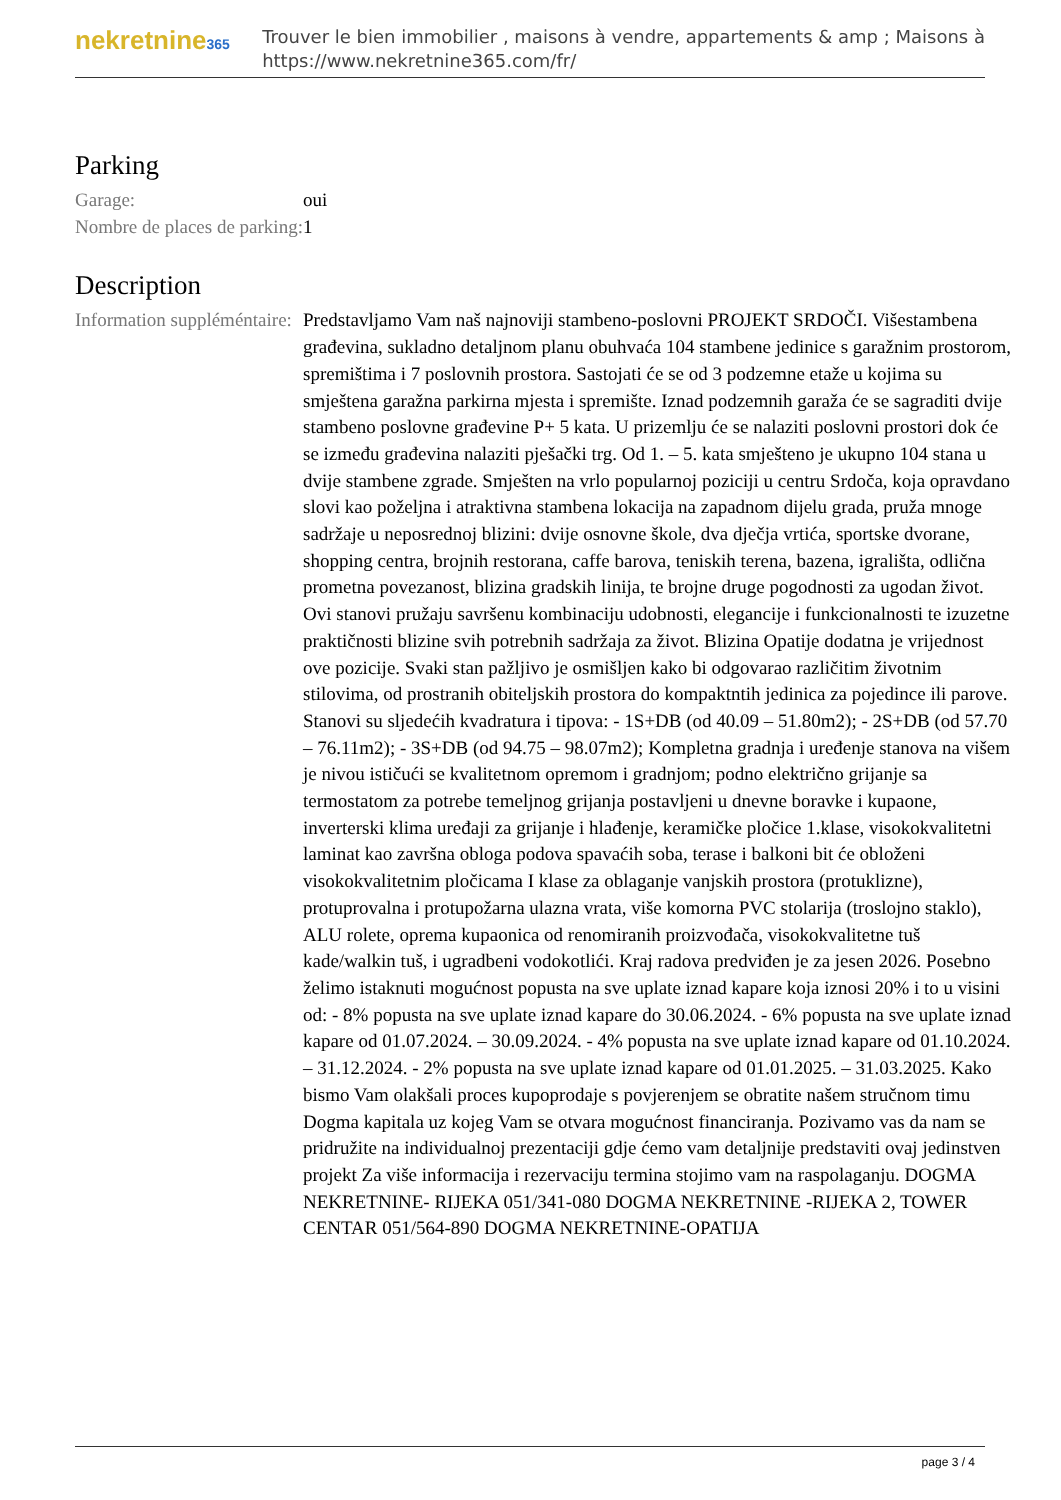nekretnine365
Trouver le bien immobilier , maisons à vendre, appartements & amp ; Maisons à
https://www.nekretnine365.com/fr/
Parking
| Garage: | oui |
| Nombre de places de parking: | 1 |
Description
| Information suppléméntaire: | Predstavljamo Vam naš najnoviji stambeno-poslovni PROJEKT SRDOČI. Višestambena građevina, sukladno detaljnom planu obuhvaća 104 stambene jedinice s garažnim prostorom, spremištima i 7 poslovnih prostora. Sastojati će se od 3 podzemne etaže u kojima su smještena garažna parkirna mjesta i spremište. Iznad podzemnih garaža će se sagraditi dvije stambeno poslovne građevine P+ 5 kata. U prizemlju će se nalaziti poslovni prostori dok će se između građevina nalaziti pješački trg. Od 1. – 5. kata smješteno je ukupno 104 stana u dvije stambene zgrade. Smješten na vrlo popularnoj poziciji u centru Srdoča, koja opravdano slovi kao poželjna i atraktivna stambena lokacija na zapadnom dijelu grada, pruža mnoge sadržaje u neposrednoj blizini: dvije osnovne škole, dva dječja vrtića, sportske dvorane, shopping centra, brojnih restorana, caffe barova, teniskih terena, bazena, igrališta, odlična prometna povezanost, blizina gradskih linija, te brojne druge pogodnosti za ugodan život. Ovi stanovi pružaju savršenu kombinaciju udobnosti, elegancije i funkcionalnosti te izuzetne praktičnosti blizine svih potrebnih sadržaja za život. Blizina Opatije dodatna je vrijednost ove pozicije. Svaki stan pažljivo je osmišljen kako bi odgovarao različitim životnim stilovima, od prostranih obiteljskih prostora do kompaktntih jedinica za pojedince ili parove. Stanovi su sljedećih kvadratura i tipova: - 1S+DB (od 40.09 – 51.80m2); - 2S+DB (od 57.70 – 76.11m2); - 3S+DB (od 94.75 – 98.07m2); Kompletna gradnja i uređenje stanova na višem je nivou ističući se kvalitetnom opremom i gradnjom; podno električno grijanje sa termostatom za potrebe temeljnog grijanja postavljeni u dnevne boravke i kupaone, inverterski klima uređaji za grijanje i hlađenje, keramičke pločice 1.klase, visokokvalitetni laminat kao završna obloga podova spavaćih soba, terase i balkoni bit će obloženi visokokvalitetnim pločicama I klase za oblaganje vanjskih prostora (protuklizne), protuprovalna i protupožarna ulazna vrata, više komorna PVC stolarija (troslojno staklo), ALU rolete, oprema kupaonica od renomiranih proizvođača, visokokvalitetne tuš kade/walkin tuš, i ugradbeni vodokotlići. Kraj radova predviđen je za jesen 2026. Posebno želimo istaknuti mogućnost popusta na sve uplate iznad kapare koja iznosi 20% i to u visini od: - 8% popusta na sve uplate iznad kapare do 30.06.2024. - 6% popusta na sve uplate iznad kapare od 01.07.2024. – 30.09.2024. - 4% popusta na sve uplate iznad kapare od 01.10.2024. – 31.12.2024. - 2% popusta na sve uplate iznad kapare od 01.01.2025. – 31.03.2025. Kako bismo Vam olakšali proces kupoprodaje s povjerenjem se obratite našem stručnom timu Dogma kapitala uz kojeg Vam se otvara mogućnost financiranja. Pozivamo vas da nam se pridružite na individualnoj prezentaciji gdje ćemo vam detaljnije predstaviti ovaj jedinstven projekt Za više informacija i rezervaciju termina stojimo vam na raspolaganju. DOGMA NEKRETNINE- RIJEKA 051/341-080 DOGMA NEKRETNINE -RIJEKA 2, TOWER CENTAR 051/564-890 DOGMA NEKRETNINE-OPATIJA |
page 3 / 4